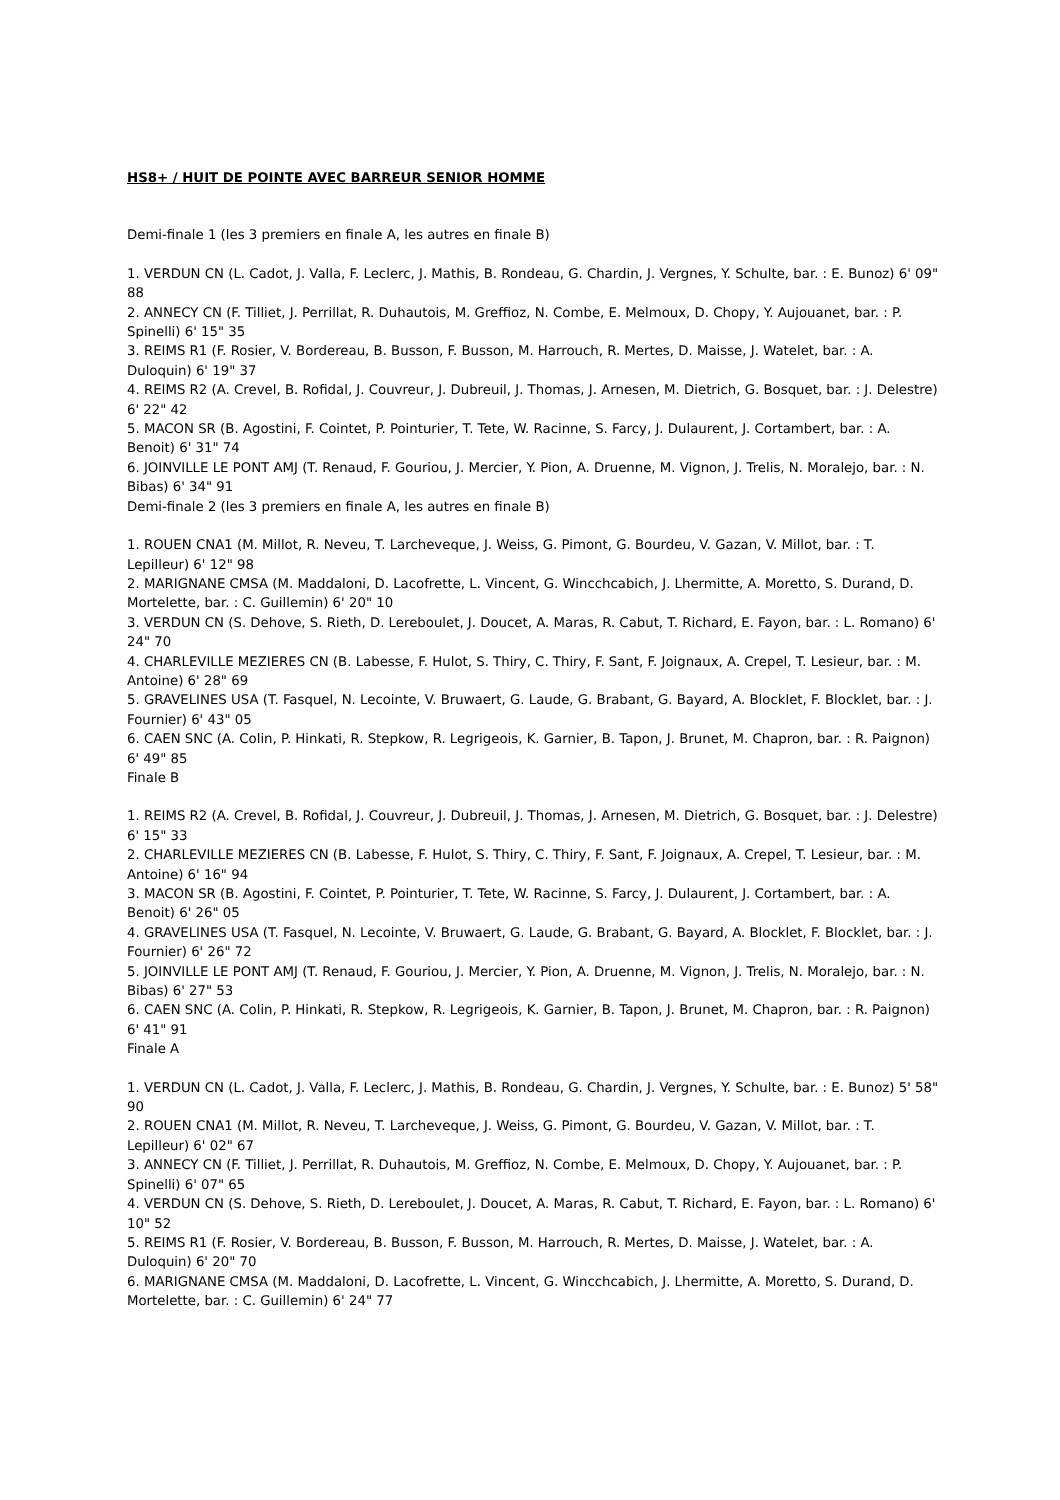HS8+ / HUIT DE POINTE AVEC BARREUR SENIOR HOMME
Demi-finale 1 (les 3 premiers en finale A, les autres en finale B)
1. VERDUN CN (L. Cadot, J. Valla, F. Leclerc, J. Mathis, B. Rondeau, G. Chardin, J. Vergnes, Y. Schulte, bar. : E. Bunoz) 6' 09" 88
2. ANNECY CN (F. Tilliet, J. Perrillat, R. Duhautois, M. Greffioz, N. Combe, E. Melmoux, D. Chopy, Y. Aujouanet, bar. : P. Spinelli) 6' 15" 35
3. REIMS R1 (F. Rosier, V. Bordereau, B. Busson, F. Busson, M. Harrouch, R. Mertes, D. Maisse, J. Watelet, bar. : A. Duloquin) 6' 19" 37
4. REIMS R2 (A. Crevel, B. Rofidal, J. Couvreur, J. Dubreuil, J. Thomas, J. Arnesen, M. Dietrich, G. Bosquet, bar. : J. Delestre) 6' 22" 42
5. MACON SR (B. Agostini, F. Cointet, P. Pointurier, T. Tete, W. Racinne, S. Farcy, J. Dulaurent, J. Cortambert, bar. : A. Benoit) 6' 31" 74
6. JOINVILLE LE PONT AMJ (T. Renaud, F. Gouriou, J. Mercier, Y. Pion, A. Druenne, M. Vignon, J. Trelis, N. Moralejo, bar. : N. Bibas) 6' 34" 91
Demi-finale 2 (les 3 premiers en finale A, les autres en finale B)
1. ROUEN CNA1 (M. Millot, R. Neveu, T. Larcheveque, J. Weiss, G. Pimont, G. Bourdeu, V. Gazan, V. Millot, bar. : T. Lepilleur) 6' 12" 98
2. MARIGNANE CMSA (M. Maddaloni, D. Lacofrette, L. Vincent, G. Wincchcabich, J. Lhermitte, A. Moretto, S. Durand, D. Mortelette, bar. : C. Guillemin) 6' 20" 10
3. VERDUN CN (S. Dehove, S. Rieth, D. Lereboulet, J. Doucet, A. Maras, R. Cabut, T. Richard, E. Fayon, bar. : L. Romano) 6' 24" 70
4. CHARLEVILLE MEZIERES CN (B. Labesse, F. Hulot, S. Thiry, C. Thiry, F. Sant, F. Joignaux, A. Crepel, T. Lesieur, bar. : M. Antoine) 6' 28" 69
5. GRAVELINES USA (T. Fasquel, N. Lecointe, V. Bruwaert, G. Laude, G. Brabant, G. Bayard, A. Blocklet, F. Blocklet, bar. : J. Fournier) 6' 43" 05
6. CAEN SNC (A. Colin, P. Hinkati, R. Stepkow, R. Legrigeois, K. Garnier, B. Tapon, J. Brunet, M. Chapron, bar. : R. Paignon) 6' 49" 85
Finale B
1. REIMS R2 (A. Crevel, B. Rofidal, J. Couvreur, J. Dubreuil, J. Thomas, J. Arnesen, M. Dietrich, G. Bosquet, bar. : J. Delestre) 6' 15" 33
2. CHARLEVILLE MEZIERES CN (B. Labesse, F. Hulot, S. Thiry, C. Thiry, F. Sant, F. Joignaux, A. Crepel, T. Lesieur, bar. : M. Antoine) 6' 16" 94
3. MACON SR (B. Agostini, F. Cointet, P. Pointurier, T. Tete, W. Racinne, S. Farcy, J. Dulaurent, J. Cortambert, bar. : A. Benoit) 6' 26" 05
4. GRAVELINES USA (T. Fasquel, N. Lecointe, V. Bruwaert, G. Laude, G. Brabant, G. Bayard, A. Blocklet, F. Blocklet, bar. : J. Fournier) 6' 26" 72
5. JOINVILLE LE PONT AMJ (T. Renaud, F. Gouriou, J. Mercier, Y. Pion, A. Druenne, M. Vignon, J. Trelis, N. Moralejo, bar. : N. Bibas) 6' 27" 53
6. CAEN SNC (A. Colin, P. Hinkati, R. Stepkow, R. Legrigeois, K. Garnier, B. Tapon, J. Brunet, M. Chapron, bar. : R. Paignon) 6' 41" 91
Finale A
1. VERDUN CN (L. Cadot, J. Valla, F. Leclerc, J. Mathis, B. Rondeau, G. Chardin, J. Vergnes, Y. Schulte, bar. : E. Bunoz) 5' 58" 90
2. ROUEN CNA1 (M. Millot, R. Neveu, T. Larcheveque, J. Weiss, G. Pimont, G. Bourdeu, V. Gazan, V. Millot, bar. : T. Lepilleur) 6' 02" 67
3. ANNECY CN (F. Tilliet, J. Perrillat, R. Duhautois, M. Greffioz, N. Combe, E. Melmoux, D. Chopy, Y. Aujouanet, bar. : P. Spinelli) 6' 07" 65
4. VERDUN CN (S. Dehove, S. Rieth, D. Lereboulet, J. Doucet, A. Maras, R. Cabut, T. Richard, E. Fayon, bar. : L. Romano) 6' 10" 52
5. REIMS R1 (F. Rosier, V. Bordereau, B. Busson, F. Busson, M. Harrouch, R. Mertes, D. Maisse, J. Watelet, bar. : A. Duloquin) 6' 20" 70
6. MARIGNANE CMSA (M. Maddaloni, D. Lacofrette, L. Vincent, G. Wincchcabich, J. Lhermitte, A. Moretto, S. Durand, D. Mortelette, bar. : C. Guillemin) 6' 24" 77